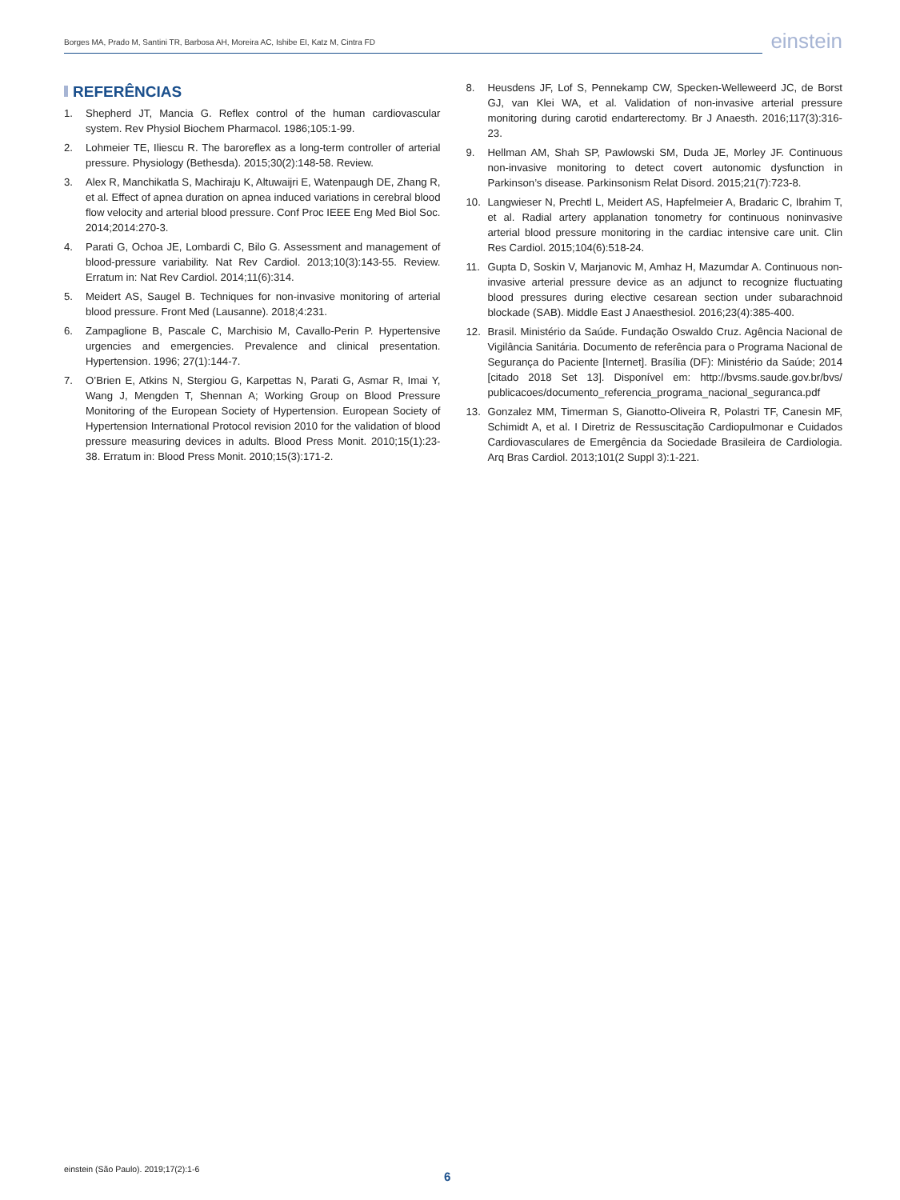Borges MA, Prado M, Santini TR, Barbosa AH, Moreira AC, Ishibe EI, Katz M, Cintra FD
einstein
REFERÊNCIAS
1. Shepherd JT, Mancia G. Reflex control of the human cardiovascular system. Rev Physiol Biochem Pharmacol. 1986;105:1-99.
2. Lohmeier TE, Iliescu R. The baroreflex as a long-term controller of arterial pressure. Physiology (Bethesda). 2015;30(2):148-58. Review.
3. Alex R, Manchikatla S, Machiraju K, Altuwaijri E, Watenpaugh DE, Zhang R, et al. Effect of apnea duration on apnea induced variations in cerebral blood flow velocity and arterial blood pressure. Conf Proc IEEE Eng Med Biol Soc. 2014;2014:270-3.
4. Parati G, Ochoa JE, Lombardi C, Bilo G. Assessment and management of blood-pressure variability. Nat Rev Cardiol. 2013;10(3):143-55. Review. Erratum in: Nat Rev Cardiol. 2014;11(6):314.
5. Meidert AS, Saugel B. Techniques for non-invasive monitoring of arterial blood pressure. Front Med (Lausanne). 2018;4:231.
6. Zampaglione B, Pascale C, Marchisio M, Cavallo-Perin P. Hypertensive urgencies and emergencies. Prevalence and clinical presentation. Hypertension. 1996; 27(1):144-7.
7. O’Brien E, Atkins N, Stergiou G, Karpettas N, Parati G, Asmar R, Imai Y, Wang J, Mengden T, Shennan A; Working Group on Blood Pressure Monitoring of the European Society of Hypertension. European Society of Hypertension International Protocol revision 2010 for the validation of blood pressure measuring devices in adults. Blood Press Monit. 2010;15(1):23-38. Erratum in: Blood Press Monit. 2010;15(3):171-2.
8. Heusdens JF, Lof S, Pennekamp CW, Specken-Welleweerd JC, de Borst GJ, van Klei WA, et al. Validation of non-invasive arterial pressure monitoring during carotid endarterectomy. Br J Anaesth. 2016;117(3):316-23.
9. Hellman AM, Shah SP, Pawlowski SM, Duda JE, Morley JF. Continuous non-invasive monitoring to detect covert autonomic dysfunction in Parkinson’s disease. Parkinsonism Relat Disord. 2015;21(7):723-8.
10. Langwieser N, Prechtl L, Meidert AS, Hapfelmeier A, Bradaric C, Ibrahim T, et al. Radial artery applanation tonometry for continuous noninvasive arterial blood pressure monitoring in the cardiac intensive care unit. Clin Res Cardiol. 2015;104(6):518-24.
11. Gupta D, Soskin V, Marjanovic M, Amhaz H, Mazumdar A. Continuous non-invasive arterial pressure device as an adjunct to recognize fluctuating blood pressures during elective cesarean section under subarachnoid blockade (SAB). Middle East J Anaesthesiol. 2016;23(4):385-400.
12. Brasil. Ministério da Saúde. Fundação Oswaldo Cruz. Agência Nacional de Vigilância Sanitária. Documento de referência para o Programa Nacional de Segurança do Paciente [Internet]. Brasília (DF): Ministério da Saúde; 2014 [citado 2018 Set 13]. Disponível em: http://bvsms.saude.gov.br/bvs/ publicacoes/documento_referencia_programa_nacional_seguranca.pdf
13. Gonzalez MM, Timerman S, Gianotto-Oliveira R, Polastri TF, Canesin MF, Schimidt A, et al. I Diretriz de Ressuscitação Cardiopulmonar e Cuidados Cardiovasculares de Emergência da Sociedade Brasileira de Cardiologia. Arq Bras Cardiol. 2013;101(2 Suppl 3):1-221.
einstein (São Paulo). 2019;17(2):1-6
6